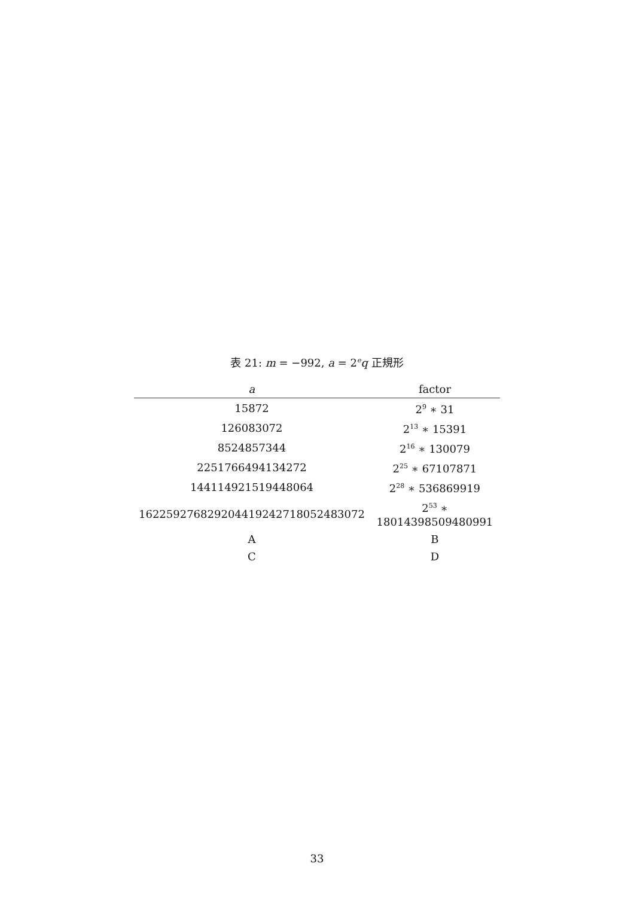表 21: m = −992, a = 2<sup>e</sup>q 正規形
| a | factor |
| --- | --- |
| 15872 | 2<sup>9</sup> ∗ 31 |
| 126083072 | 2<sup>13</sup> ∗ 15391 |
| 8524857344 | 2<sup>16</sup> ∗ 130079 |
| 2251766494134272 | 2<sup>25</sup> ∗ 67107871 |
| 144114921519448064 | 2<sup>28</sup> ∗ 536869919 |
| 162259276829204419242718052483072 | 2<sup>53</sup> ∗ 18014398509480991 |
| A | B |
| C | D |
33